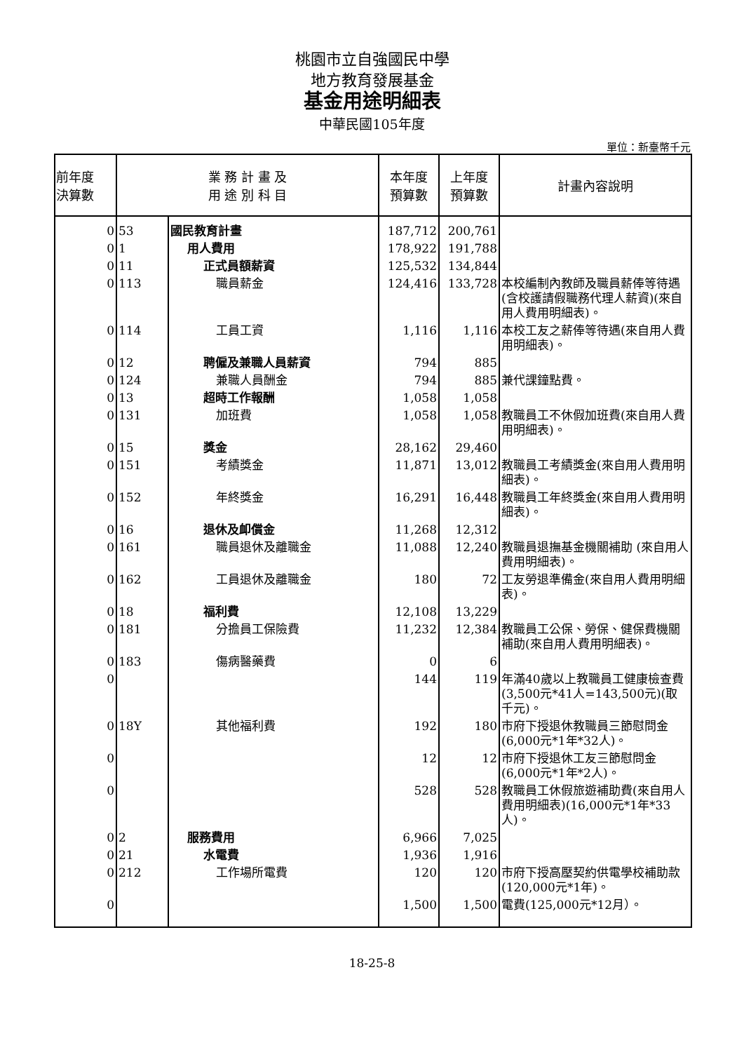桃園市立自強國民中學
地方教育發展基金
基金用途明細表
中華民國105年度
單位：新臺幣千元
| 前年度 決算數 | 業 務 計 畫 及 用 途 別 科 目 | | 本年度 預算數 | 上年度 預算數 | 計畫內容說明 |
| --- | --- | --- | --- | --- | --- |
| 0 | 53 | 國民教育計畫 | 187,712 | 200,761 | |
| 0 | 1 | 用人費用 | 178,922 | 191,788 | |
| 0 | 11 | 正式員額薪資 | 125,532 | 134,844 | |
| 0 | 113 | 職員薪金 | 124,416 | 133,728 | 本校編制內教師及職員薪俸等待遇(含校護請假職務代理人薪資)(來自用人費用明細表)。 |
| 0 | 114 | 工員工資 | 1,116 | 1,116 | 本校工友之薪俸等待遇(來自用人費用明細表)。 |
| 0 | 12 | 聘僱及兼職人員薪資 | 794 | 885 | |
| 0 | 124 | 兼職人員酬金 | 794 | 885 | 兼代課鐘點費。 |
| 0 | 13 | 超時工作報酬 | 1,058 | 1,058 | |
| 0 | 131 | 加班費 | 1,058 | 1,058 | 教職員工不休假加班費(來自用人費用明細表)。 |
| 0 | 15 | 獎金 | 28,162 | 29,460 | |
| 0 | 151 | 考績獎金 | 11,871 | 13,012 | 教職員工考績獎金(來自用人費用明細表)。 |
| 0 | 152 | 年終獎金 | 16,291 | 16,448 | 教職員工年終獎金(來自用人費用明細表)。 |
| 0 | 16 | 退休及卹償金 | 11,268 | 12,312 | |
| 0 | 161 | 職員退休及離職金 | 11,088 | 12,240 | 教職員退撫基金機關補助 (來自用人費用明細表)。 |
| 0 | 162 | 工員退休及離職金 | 180 | 72 | 工友勞退準備金(來自用人費用明細表)。 |
| 0 | 18 | 福利費 | 12,108 | 13,229 | |
| 0 | 181 | 分擔員工保險費 | 11,232 | 12,384 | 教職員工公保、勞保、健保費機關補助(來自用人費用明細表)。 |
| 0 | 183 | 傷病醫藥費 | 0 | 6 | |
| 0 | | | 144 | 119 | 年滿40歲以上教職員工健康檢查費(3,500元*41人=143,500元)(取千元)。 |
| 0 | 18Y | 其他福利費 | 192 | 180 | 市府下授退休教職員三節慰問金(6,000元*1年*32人)。 |
| 0 | | | 12 | 12 | 市府下授退休工友三節慰問金(6,000元*1年*2人)。 |
| 0 | | | 528 | 528 | 教職員工休假旅遊補助費(來自用人費用明細表)(16,000元*1年*33人)。 |
| 0 | 2 | 服務費用 | 6,966 | 7,025 | |
| 0 | 21 | 水電費 | 1,936 | 1,916 | |
| 0 | 212 | 工作場所電費 | 120 | 120 | 市府下授高壓契約供電學校補助款(120,000元*1年)。 |
| 0 | | | 1,500 | 1,500 | 電費(125,000元*12月）。 |
18-25-8